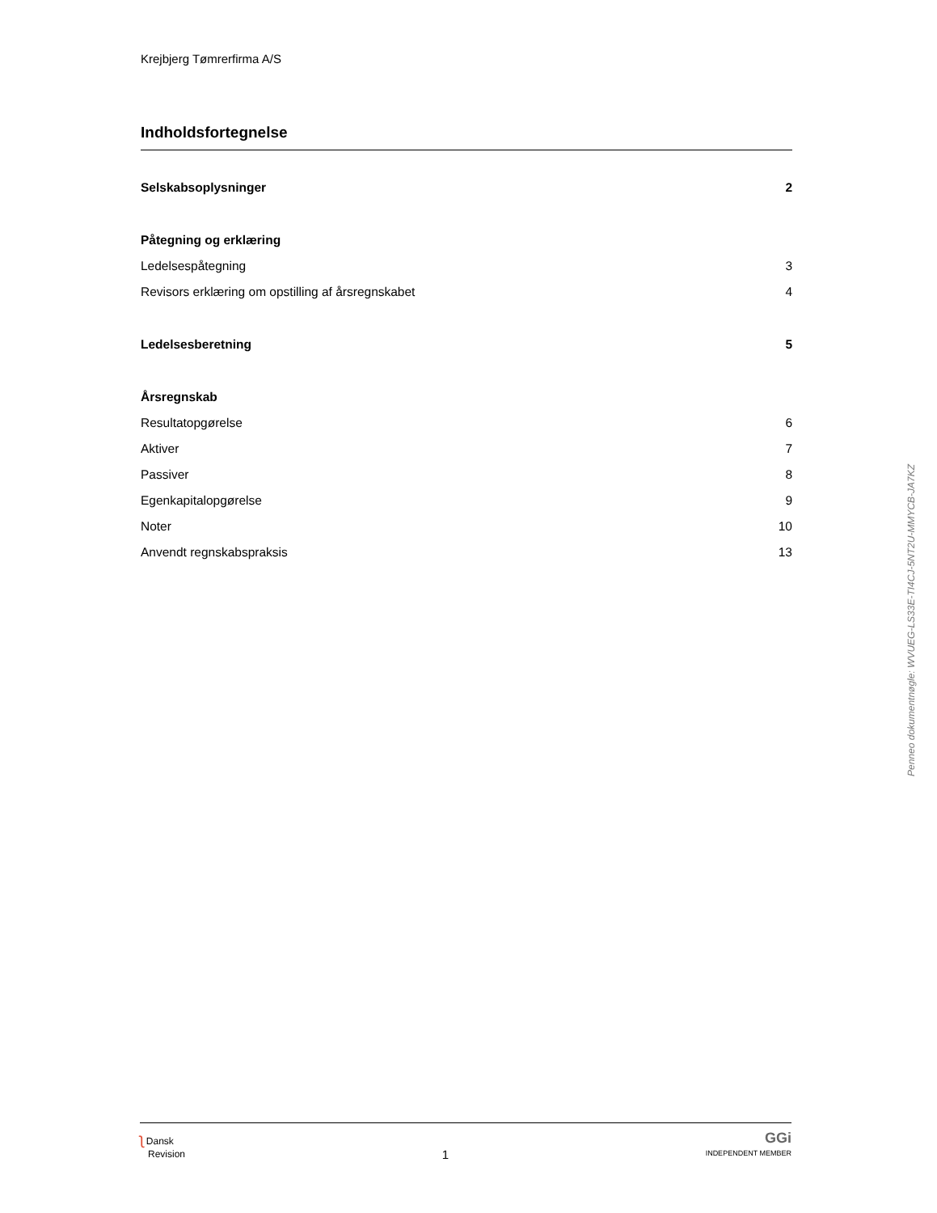Krejbjerg Tømrerfirma A/S
Indholdsfortegnelse
Selskabsoplysninger 2
Påtegning og erklæring
Ledelsespåtegning 3
Revisors erklæring om opstilling af årsregnskabet 4
Ledelsesberetning 5
Årsregnskab
Resultatopgørelse 6
Aktiver 7
Passiver 8
Egenkapitalopgørelse 9
Noter 10
Anvendt regnskabspraksis 13
ʅ Dansk
Revision
1
GGi
INDEPENDENT MEMBER
Penneo dokumentnøgle: WVUEG-LS33E-TI4CJ-5NT2U-MMYCB-JA7KZ